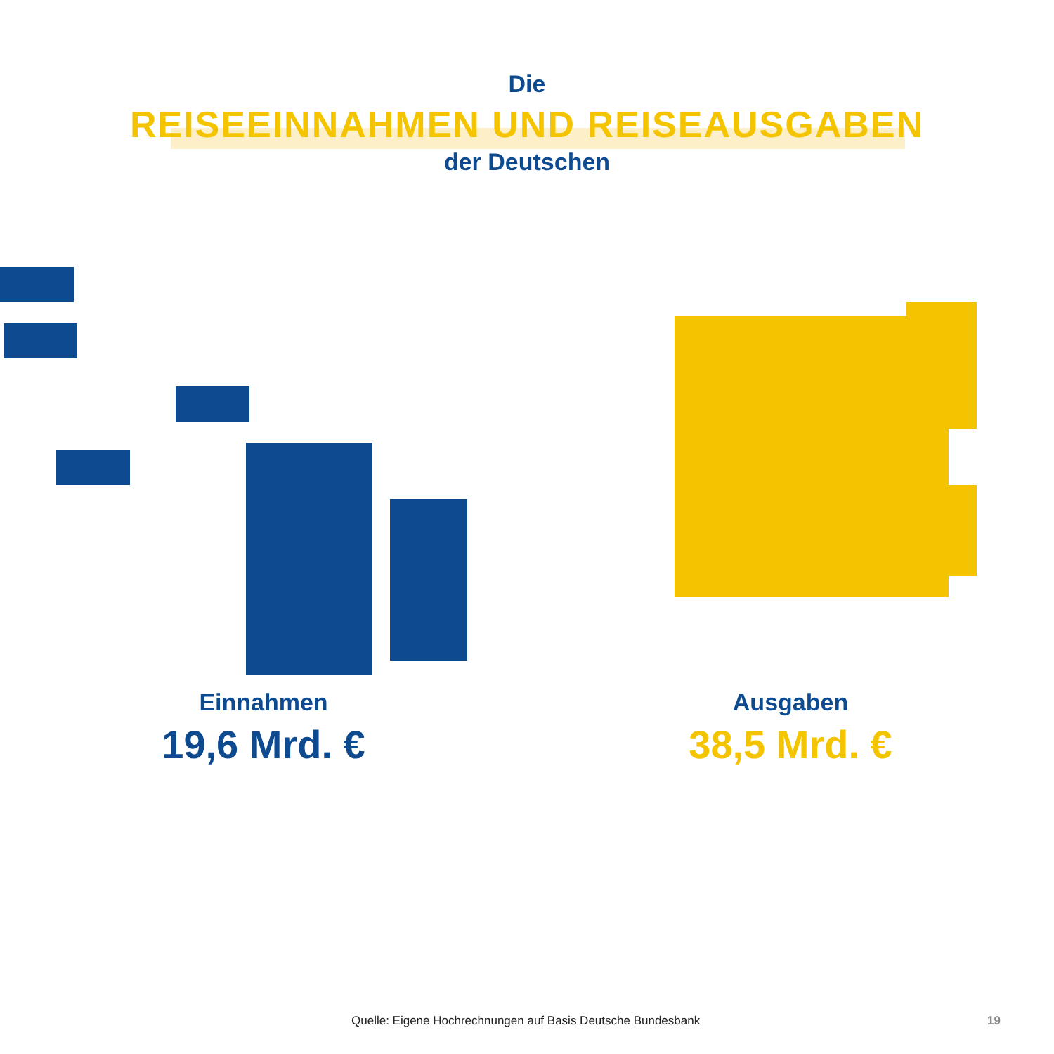Die
REISEEINNAHMEN UND REISEAUSGABEN
der Deutschen
Einnahmen
19,6 Mrd. €
Ausgaben
38,5 Mrd. €
Quelle: Eigene Hochrechnungen auf Basis Deutsche Bundesbank 19